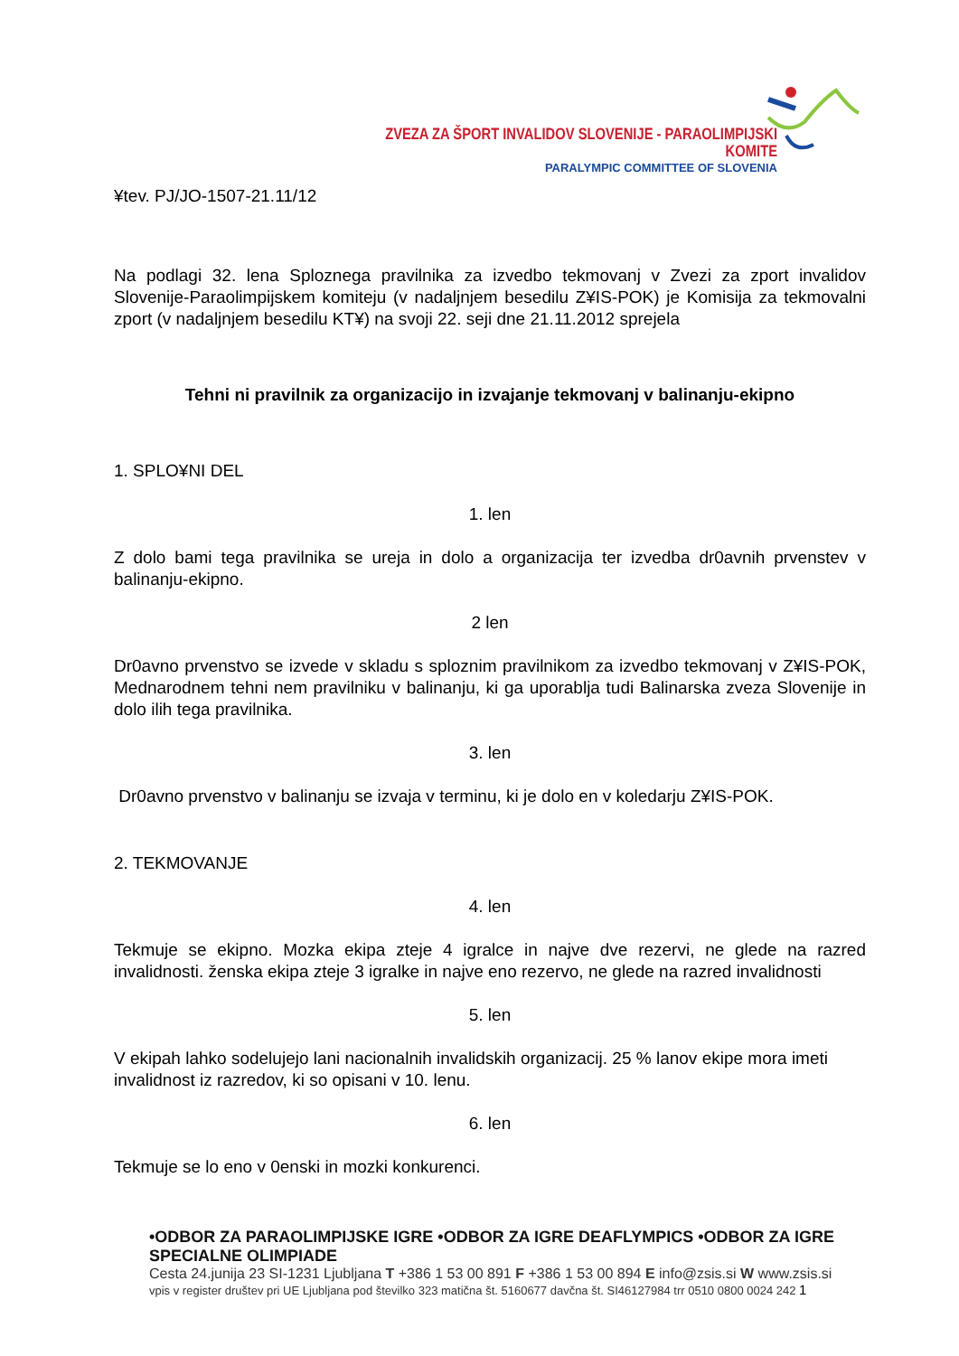ZVEZA ZA ŠPORT INVALIDOV SLOVENIJE - PARAOLIMPIJSKI KOMITE
PARALYMPIC COMMITTEE OF SLOVENIA
¥tev. PJ/JO-1507-21.11/12
Na podlagi 32. lena Sploznega pravilnika za izvedbo tekmovanj v Zvezi za zport invalidov Slovenije-Paraolimpijskem komiteju (v nadaljnjem besedilu Z¥IS-POK) je Komisija za tekmovalni zport (v nadaljnjem besedilu KT¥) na svoji 22. seji dne 21.11.2012 sprejela
Tehni ni pravilnik za organizacijo in izvajanje tekmovanj v balinanju-ekipno
1. SPLO¥NI DEL
1. len
Z dolo bami tega pravilnika se ureja in dolo a organizacija ter izvedba dr0avnih prvenstev v balinanju-ekipno.
2 len
Dr0avno prvenstvo se izvede v skladu s sploznim pravilnikom za izvedbo tekmovanj v Z¥IS-POK, Mednarodnem tehni nem pravilniku v balinanju, ki ga uporablja tudi Balinarska zveza Slovenije in dolo ilih tega pravilnika.
3. len
Dr0avno prvenstvo v balinanju se izvaja v terminu, ki je dolo en v koledarju Z¥IS-POK.
2. TEKMOVANJE
4. len
Tekmuje se ekipno. Mozka ekipa zteje 4 igralce in najve dve rezervi, ne glede na razred invalidnosti. ženska ekipa zteje 3 igralke in najve eno rezervo, ne glede na razred invalidnosti
5. len
V ekipah lahko sodelujejo lani nacionalnih invalidskih organizacij. 25 % lanov ekipe mora imeti invalidnost iz razredov, ki so opisani v 10. lenu.
6. len
Tekmuje se lo eno v 0enski in mozki konkurenci.
•ODBOR ZA PARAOLIMPIJSKE IGRE •ODBOR ZA IGRE DEAFLYMPICS •ODBOR ZA IGRE SPECIALNE OLIMPIADE
Cesta 24.junija 23 SI-1231 Ljubljana T +386 1 53 00 891 F +386 1 53 00 894 E info@zsis.si W www.zsis.si
vpis v register društev pri UE Ljubljana pod številko 323 matična št. 5160677 davčna št. SI46127984 trr 0510 0800 0024 242 1